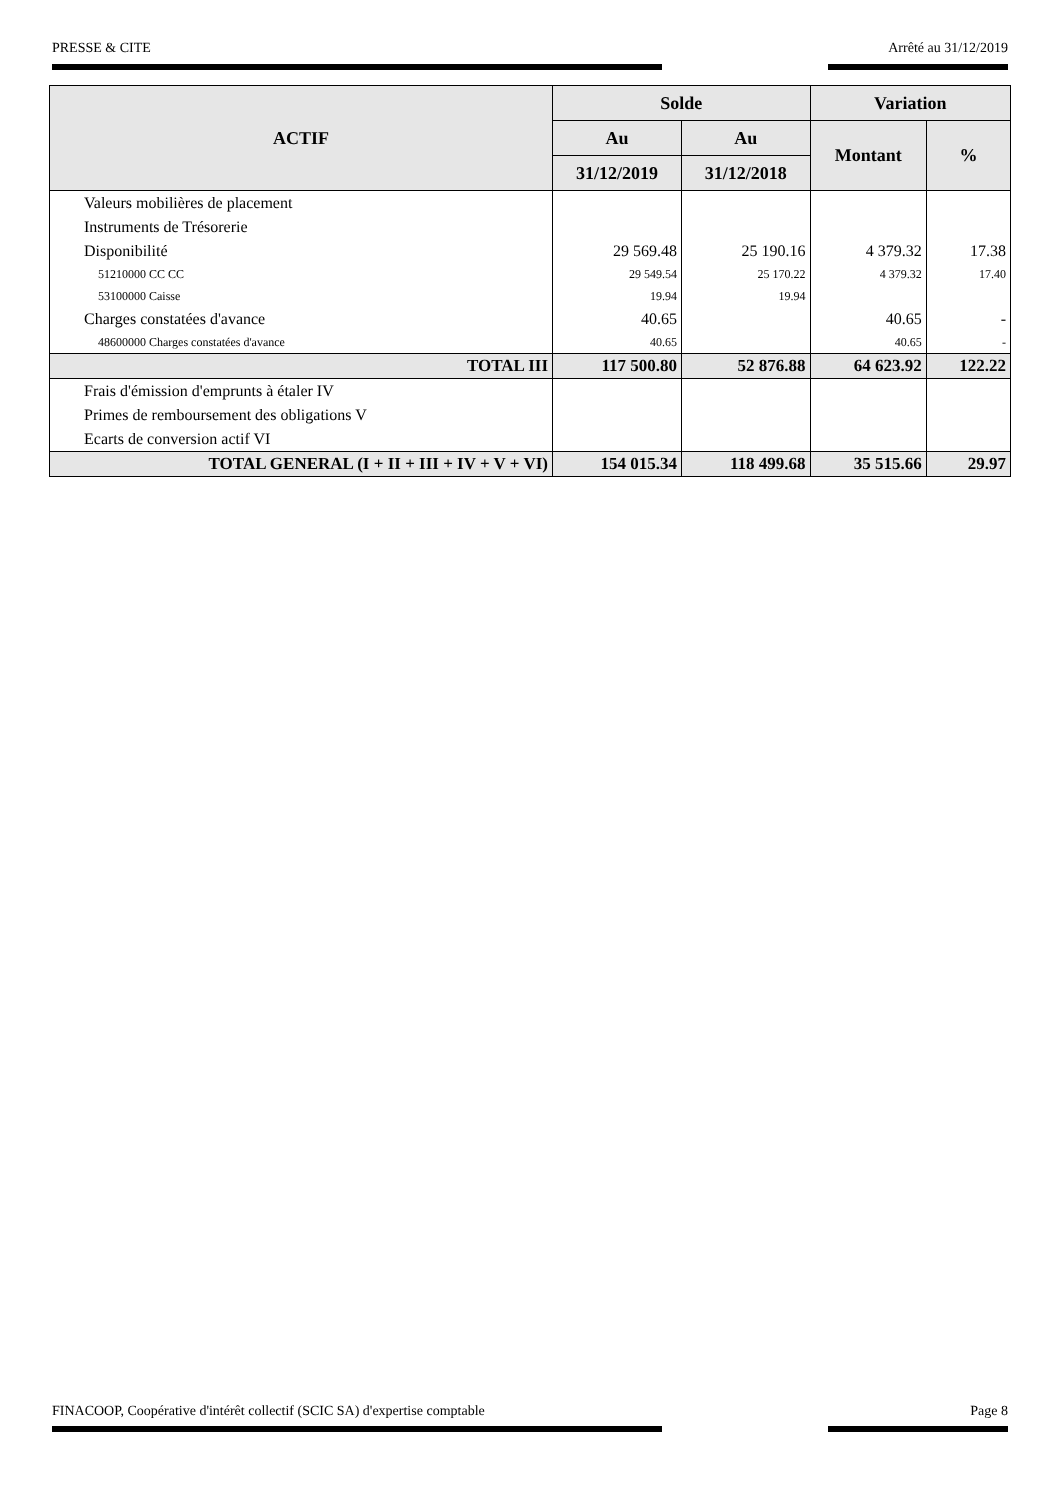PRESSE & CITE Arrêté au 31/12/2019
| ACTIF | Solde | | Variation | |
| --- | --- | --- | --- | --- |
| | Au | Au | Montant | % |
| | 31/12/2019 | 31/12/2018 | | |
| Valeurs mobilières de placement | | | | |
| Instruments de Trésorerie | | | | |
| Disponibilité | 29 569.48 | 25 190.16 | 4 379.32 | 17.38 |
| 51210000 CC CC | 29 549.54 | 25 170.22 | 4 379.32 | 17.40 |
| 53100000 Caisse | 19.94 | 19.94 | | |
| Charges constatées d'avance | 40.65 | | 40.65 | - |
| 48600000 Charges constatées d'avance | 40.65 | | 40.65 | - |
| TOTAL III | 117 500.80 | 52 876.88 | 64 623.92 | 122.22 |
| Frais d'émission d'emprunts à étaler IV | | | | |
| Primes de remboursement des obligations V | | | | |
| Ecarts de conversion actif VI | | | | |
| TOTAL GENERAL (I + II + III + IV + V + VI) | 154 015.34 | 118 499.68 | 35 515.66 | 29.97 |
FINACOOP, Coopérative d'intérêt collectif (SCIC SA) d'expertise comptable Page 8